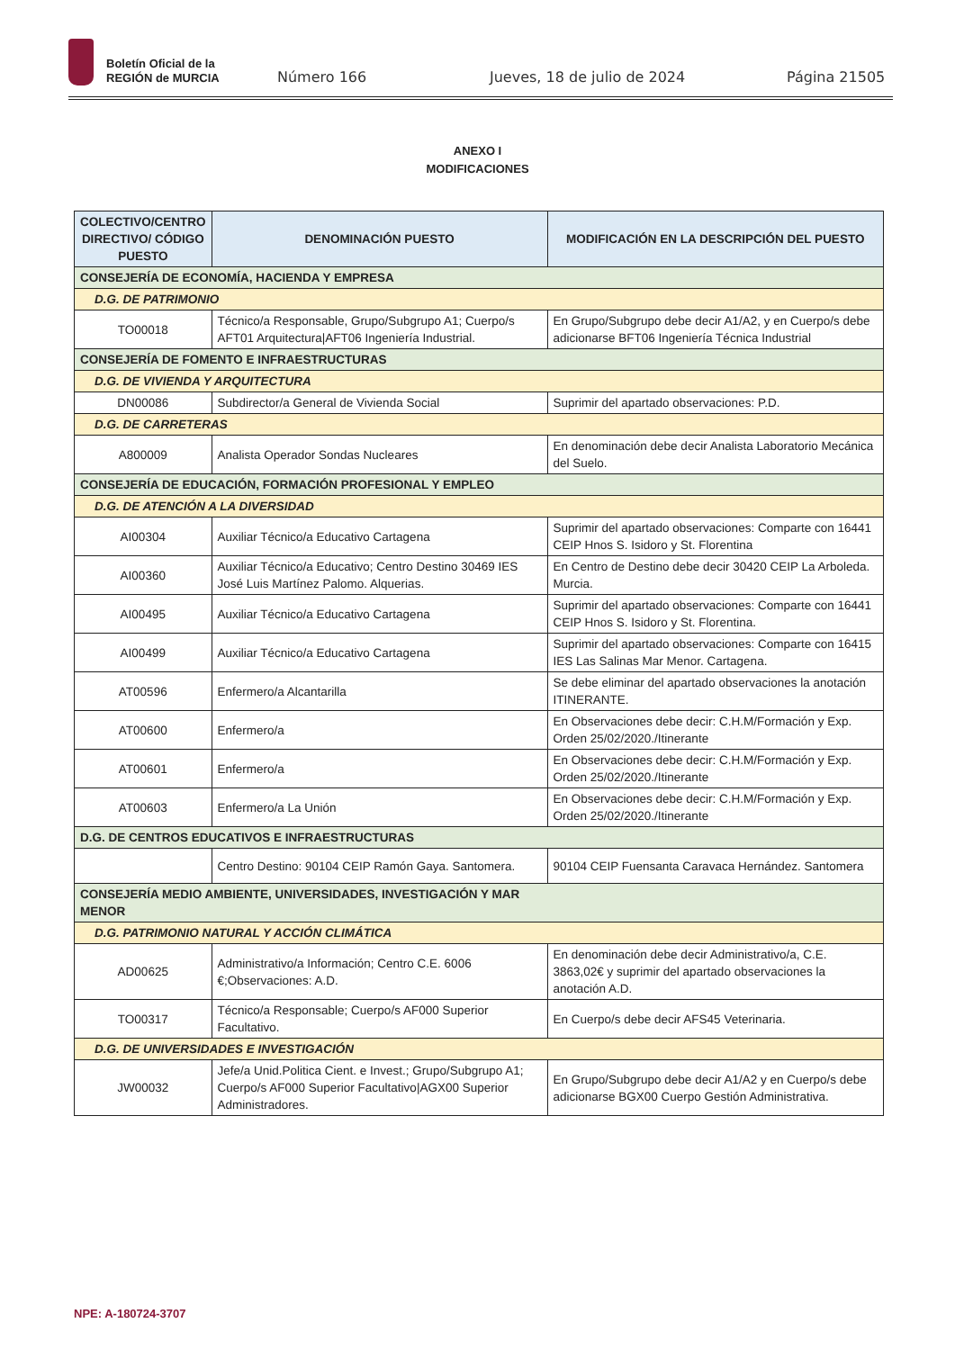Boletín Oficial de la
REGIÓN de MURCIA
Número 166 Jueves, 18 de julio de 2024 Página 21505
ANEXO I
MODIFICACIONES
| COLECTIVO/CENTRO DIRECTIVO/ CÓDIGO PUESTO | DENOMINACIÓN PUESTO | MODIFICACIÓN EN LA DESCRIPCIÓN DEL PUESTO |
| --- | --- | --- |
| CONSEJERÍA DE ECONOMÍA, HACIENDA Y EMPRESA | | |
| D.G. DE PATRIMONIO | | |
| TO00018 | Técnico/a Responsable, Grupo/Subgrupo A1; Cuerpo/s AFT01 Arquitectura/AFT06 Ingeniería Industrial. | En Grupo/Subgrupo debe decir A1/A2, y en Cuerpo/s debe adicionarse BFT06 Ingeniería Técnica Industrial |
| CONSEJERÍA DE FOMENTO E INFRAESTRUCTURAS | | |
| D.G. DE VIVIENDA Y ARQUITECTURA | | |
| DN00086 | Subdirector/a General de Vivienda Social | Suprimir del apartado observaciones: P.D. |
| D.G. DE CARRETERAS | | |
| A800009 | Analista Operador Sondas Nucleares | En denominación debe decir Analista Laboratorio Mecánica del Suelo. |
| CONSEJERÍA DE EDUCACIÓN, FORMACIÓN PROFESIONAL Y EMPLEO | | |
| D.G. DE ATENCIÓN A LA DIVERSIDAD | | |
| AI00304 | Auxiliar Técnico/a Educativo Cartagena | Suprimir del apartado observaciones: Comparte con 16441 CEIP Hnos S. Isidoro y St. Florentina |
| AI00360 | Auxiliar Técnico/a Educativo; Centro Destino 30469 IES José Luis Martínez Palomo. Alquerias. | En Centro de Destino debe decir 30420 CEIP La Arboleda. Murcia. |
| AI00495 | Auxiliar Técnico/a Educativo Cartagena | Suprimir del apartado observaciones: Comparte con 16441 CEIP Hnos S. Isidoro y St. Florentina. |
| AI00499 | Auxiliar Técnico/a Educativo Cartagena | Suprimir del apartado observaciones: Comparte con 16415 IES Las Salinas Mar Menor. Cartagena. |
| AT00596 | Enfermero/a Alcantarilla | Se debe eliminar del apartado observaciones la anotación ITINERANTE. |
| AT00600 | Enfermero/a | En Observaciones debe decir: C.H.M/Formación y Exp. Orden 25/02/2020./Itinerante |
| AT00601 | Enfermero/a | En Observaciones debe decir: C.H.M/Formación y Exp. Orden 25/02/2020./Itinerante |
| AT00603 | Enfermero/a La Unión | En Observaciones debe decir: C.H.M/Formación y Exp. Orden 25/02/2020./Itinerante |
| D.G. DE CENTROS EDUCATIVOS E INFRAESTRUCTURAS | | |
| | Centro Destino: 90104 CEIP Ramón Gaya. Santomera. | 90104 CEIP Fuensanta Caravaca Hernández. Santomera |
| CONSEJERÍA MEDIO AMBIENTE, UNIVERSIDADES, INVESTIGACIÓN Y MAR MENOR | | |
| D.G. PATRIMONIO NATURAL Y ACCIÓN CLIMÁTICA | | |
| AD00625 | Administrativo/a Información; Centro C.E. 6006 €;Observaciones: A.D. | En denominación debe decir Administrativo/a, C.E. 3863,02€ y suprimir del apartado observaciones la anotación A.D. |
| TO00317 | Técnico/a Responsable; Cuerpo/s AF000 Superior Facultativo. | En Cuerpo/s debe decir AFS45 Veterinaria. |
| D.G. DE UNIVERSIDADES E INVESTIGACIÓN | | |
| JW00032 | Jefe/a Unid.Politica Cient. e Invest.; Grupo/Subgrupo A1; Cuerpo/s AF000 Superior Facultativo/AGX00 Superior Administradores. | En Grupo/Subgrupo debe decir A1/A2 y en Cuerpo/s debe adicionarse BGX00 Cuerpo Gestión Administrativa. |
NPE: A-180724-3707